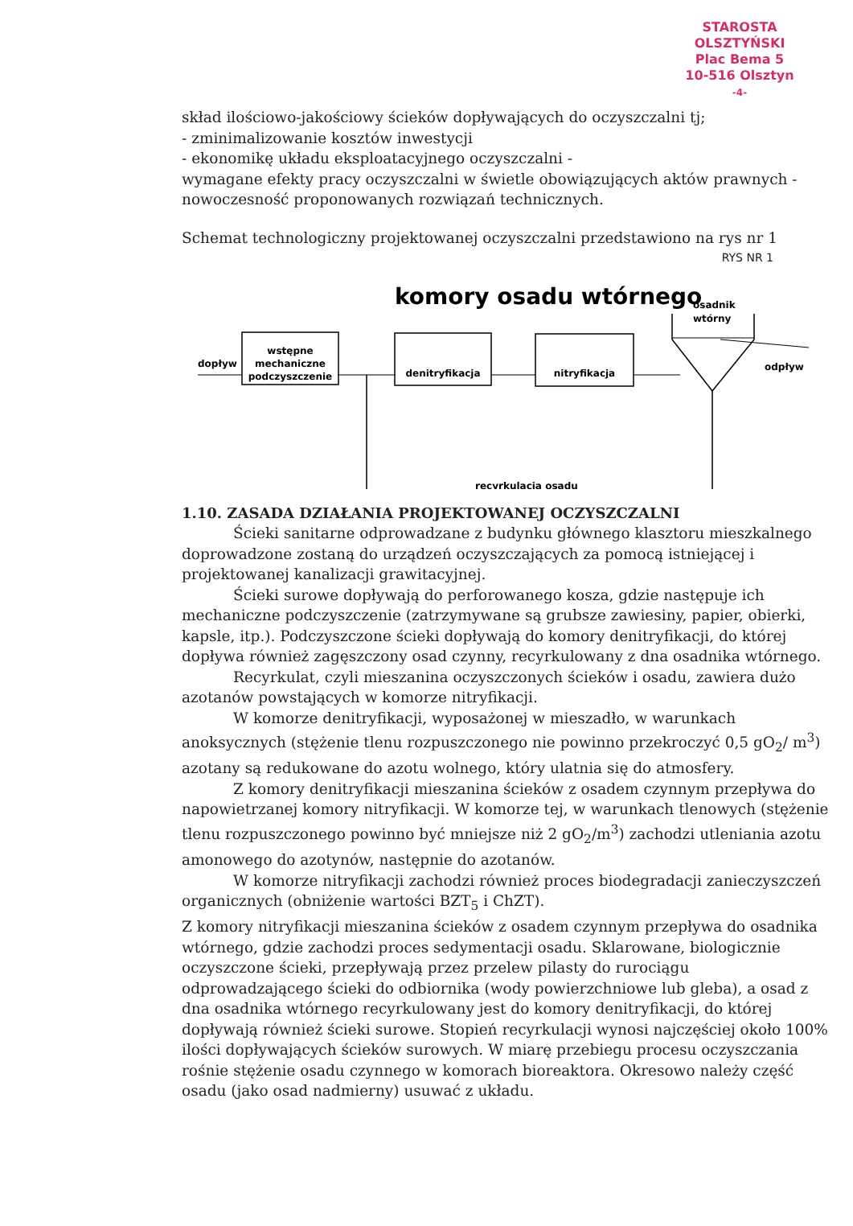STAROSTA OLSZTYŃSKI
Plac Bema 5
10-516 Olsztyn
-4-
skład ilościowo-jakościowy ścieków dopływających do oczyszczalni tj;
- zminimalizowanie kosztów inwestycji
- ekonomikę układu eksploatacyjnego oczyszczalni -
wymagane efekty pracy oczyszczalni w świetle obowiązujących aktów prawnych -
nowoczesność proponowanych rozwiązań technicznych.
Schemat technologiczny projektowanej oczyszczalni przedstawiono na rys nr 1 RYS NR 1
komory osadu wtórnego
osadnik
wtórny
dopływ
wstępne
mechaniczne
podczyszczenie
denitryfikacja
nitryfikacja
odpływ
recyrkulacja osadu
1.10. ZASADA DZIAŁANIA PROJEKTOWANEJ OCZYSZCZALNI
Ścieki sanitarne odprowadzane z budynku głównego klasztoru mieszkalnego doprowadzone zostaną do urządzeń oczyszczających za pomocą istniejącej i projektowanej kanalizacji grawitacyjnej.
Ścieki surowe dopływają do perforowanego kosza, gdzie następuje ich mechaniczne podczyszczenie (zatrzymywane są grubsze zawiesiny, papier, obierki, kapsle, itp.). Podczyszczone ścieki dopływają do komory denitryfikacji, do której dopływa również zagęszczony osad czynny, recyrkulowany z dna osadnika wtórnego.
Recyrkulat, czyli mieszanina oczyszczonych ścieków i osadu, zawiera dużo azotanów powstających w komorze nitryfikacji.
W komorze denitryfikacji, wyposażonej w mieszadło, w warunkach anoksycznych (stężenie tlenu rozpuszczonego nie powinno przekroczyć 0,5 gO<sub>2</sub>/ m<sup>3</sup>) azotany są redukowane do azotu wolnego, który ulatnia się do atmosfery.
Z komory denitryfikacji mieszanina ścieków z osadem czynnym przepływa do napowietrzanej komory nitryfikacji. W komorze tej, w warunkach tlenowych (stężenie tlenu rozpuszczonego powinno być mniejsze niż 2 gO<sub>2</sub>/m<sup>3</sup>) zachodzi utleniania azotu amonowego do azotynów, następnie do azotanów.
W komorze nitryfikacji zachodzi również proces biodegradacji zanieczyszczeń organicznych (obniżenie wartości BZT<sub>5</sub> i ChZT).
Z komory nitryfikacji mieszanina ścieków z osadem czynnym przepływa do osadnika wtórnego, gdzie zachodzi proces sedymentacji osadu. Sklarowane, biologicznie oczyszczone ścieki, przepływają przez przelew pilasty do rurociągu odprowadzającego ścieki do odbiornika (wody powierzchniowe lub gleba), a osad z dna osadnika wtórnego recyrkulowany jest do komory denitryfikacji, do której dopływają również ścieki surowe. Stopień recyrkulacji wynosi najczęściej około 100% ilości dopływających ścieków surowych. W miarę przebiegu procesu oczyszczania rośnie stężenie osadu czynnego w komorach bioreaktora. Okresowo należy część osadu (jako osad nadmierny) usuwać z układu.